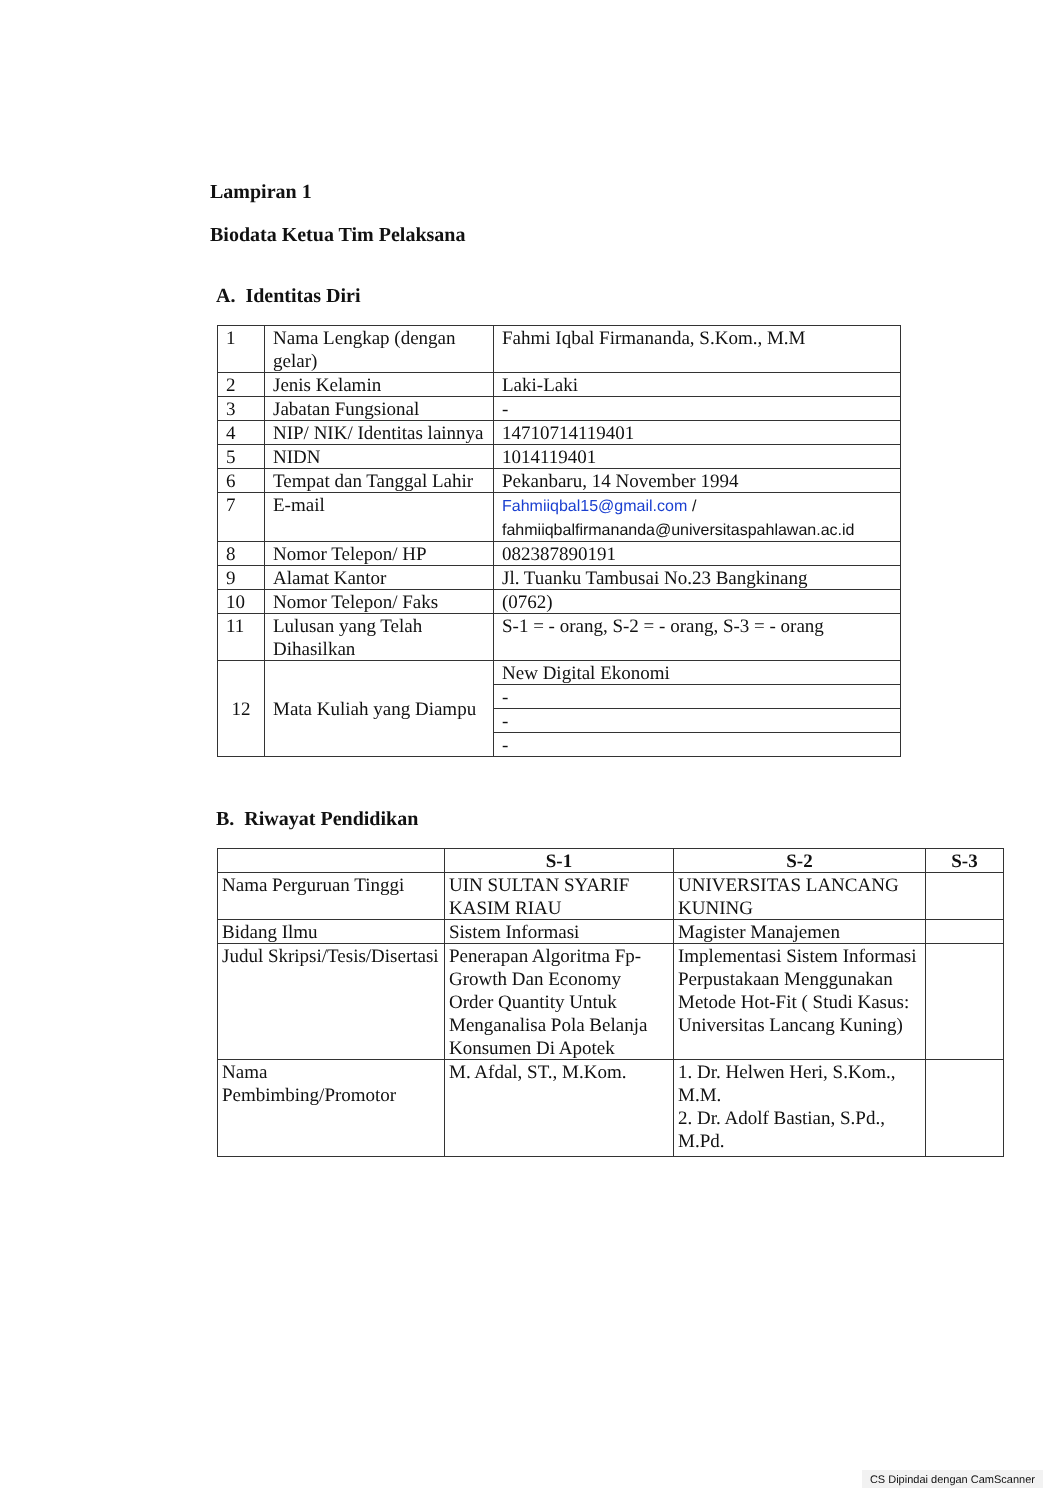Lampiran 1
Biodata Ketua Tim Pelaksana
A. Identitas Diri
| 1 | Nama Lengkap (dengan gelar) | Fahmi Iqbal Firmananda, S.Kom., M.M |
| 2 | Jenis Kelamin | Laki-Laki |
| 3 | Jabatan Fungsional | - |
| 4 | NIP/ NIK/ Identitas lainnya | 14710714119401 |
| 5 | NIDN | 1014119401 |
| 6 | Tempat dan Tanggal Lahir | Pekanbaru, 14 November 1994 |
| 7 | E-mail | Fahmiiqbal15@gmail.com / fahmiiqbalfirmananda@universitaspahlawan.ac.id |
| 8 | Nomor Telepon/ HP | 082387890191 |
| 9 | Alamat Kantor | Jl. Tuanku Tambusai No.23 Bangkinang |
| 10 | Nomor Telepon/ Faks | (0762) |
| 11 | Lulusan yang Telah Dihasilkan | S-1 = - orang, S-2 = - orang, S-3 = - orang |
| 12 | Mata Kuliah yang Diampu | New Digital Ekonomi |
| | | - |
| | | - |
| | | - |
B. Riwayat Pendidikan
| | S-1 | S-2 | S-3 |
| --- | --- | --- | --- |
| Nama Perguruan Tinggi | UIN SULTAN SYARIF KASIM RIAU | UNIVERSITAS LANCANG KUNING | |
| Bidang Ilmu | Sistem Informasi | Magister Manajemen | |
| Judul Skripsi/Tesis/Disertasi | Penerapan Algoritma Fp-Growth Dan Economy Order Quantity Untuk Menganalisa Pola Belanja Konsumen Di Apotek | Implementasi Sistem Informasi Perpustakaan Menggunakan Metode Hot-Fit ( Studi Kasus: Universitas Lancang Kuning) | |
| Nama Pembimbing/Promotor | M. Afdal, ST., M.Kom. | 1. Dr. Helwen Heri, S.Kom., M.M. 2. Dr. Adolf Bastian, S.Pd., M.Pd. | |
CS Dipindai dengan CamScanner